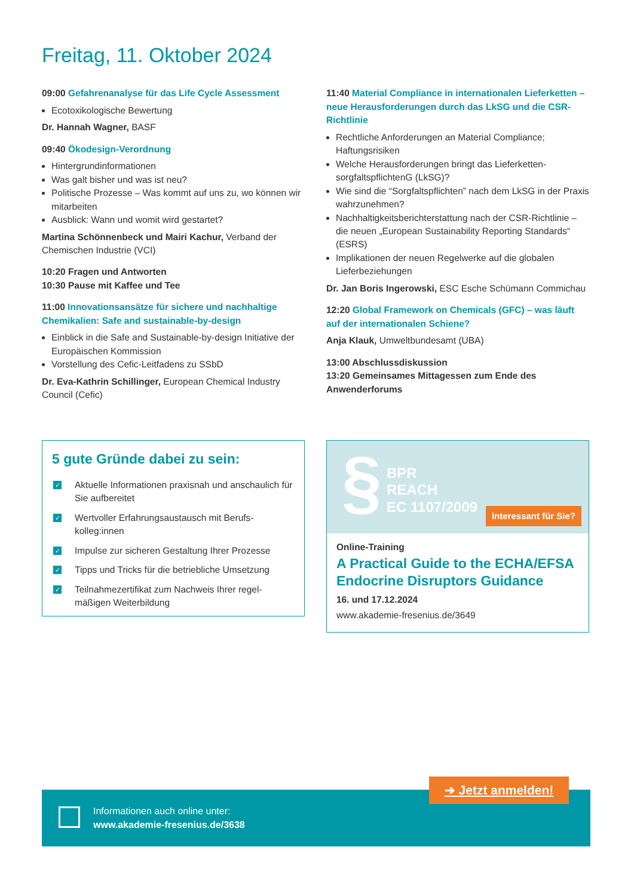Freitag, 11. Oktober 2024
09:00 Gefahrenanalyse für das Life Cycle Assessment
Ecotoxikologische Bewertung
Dr. Hannah Wagner, BASF
09:40 Ökodesign-Verordnung
Hintergrundinformationen
Was galt bisher und was ist neu?
Politische Prozesse – Was kommt auf uns zu, wo können wir mitarbeiten
Ausblick: Wann und womit wird gestartet?
Martina Schönnenbeck und Mairi Kachur, Verband der Chemischen Industrie (VCI)
10:20 Fragen und Antworten
10:30 Pause mit Kaffee und Tee
11:00 Innovationsansätze für sichere und nachhaltige Chemikalien: Safe and sustainable-by-design
Einblick in die Safe and Sustainable-by-design Initiative der Europäischen Kommission
Vorstellung des Cefic-Leitfadens zu SSbD
Dr. Eva-Kathrin Schillinger, European Chemical Industry Council (Cefic)
11:40 Material Compliance in internationalen Liefer­ketten – neue Herausforderungen durch das LkSG und die CSR-Richtlinie
Rechtliche Anforderungen an Material Compliance; Haftungsrisiken
Welche Herausforderungen bringt das Lieferketten­sorgfaltspflichtenG (LkSG)?
Wie sind die “Sorgfaltspflichten” nach dem LkSG in der Praxis wahrzunehmen?
Nachhaltigkeitsberichterstattung nach der CSR-Richtlinie – die neuen „European Sustainability Reporting Standards“ (ESRS)
Implikationen der neuen Regelwerke auf die globalen Lieferbeziehungen
Dr. Jan Boris Ingerowski, ESC Esche Schümann Commichau
12:20 Global Framework on Chemicals (GFC) – was läuft auf der internationalen Schiene?
Anja Klauk, Umweltbundesamt (UBA)
13:00 Abschlussdiskussion
13:20 Gemeinsames Mittagessen zum Ende des Anwenderforums
5 gute Gründe dabei zu sein:
✓
Aktuelle Informationen praxisnah und anschaulich für Sie aufbereitet
✓
Wertvoller Erfahrungsaustausch mit Berufs­kolleg:innen
✓
Impulse zur sicheren Gestaltung Ihrer Prozesse
✓
Tipps und Tricks für die betriebliche Umsetzung
✓
Teilnahmezertifikat zum Nachweis Ihrer regel­mäßigen Weiterbildung
§
BPR
REACH
EC 1107/2009
Interessant für Sie?
Online-Training
A Practical Guide to the ECHA/EFSA Endocrine Disruptors Guidance
16. und 17.12.2024
www.akademie-fresenius.de/3649
Informationen auch online unter:
www.akademie-fresenius.de/3638
➔ Jetzt anmelden!